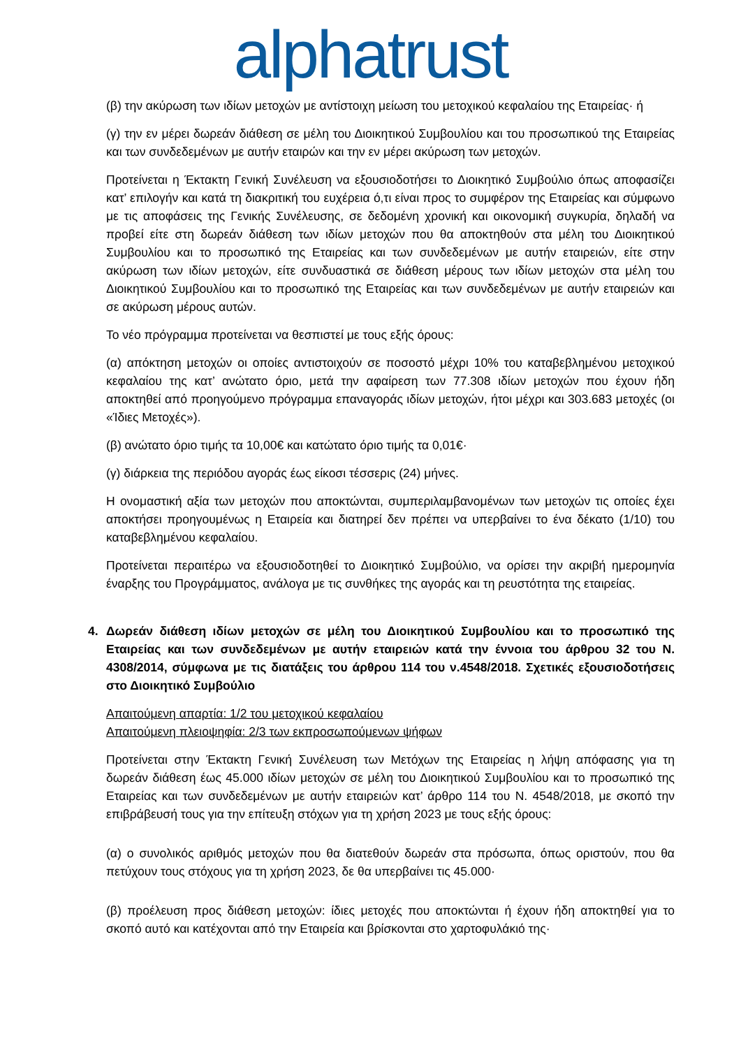alphatrust
(β) την ακύρωση των ιδίων μετοχών με αντίστοιχη μείωση του μετοχικού κεφαλαίου της Εταιρείας· ή
(γ) την εν μέρει δωρεάν διάθεση σε μέλη του Διοικητικού Συμβουλίου και του προσωπικού της Εταιρείας και των συνδεδεμένων με αυτήν εταιρών και την εν μέρει ακύρωση των μετοχών.
Προτείνεται η Έκτακτη Γενική Συνέλευση να εξουσιοδοτήσει το Διοικητικό Συμβούλιο όπως αποφασίζει κατ’ επιλογήν και κατά τη διακριτική του ευχέρεια ό,τι είναι προς το συμφέρον της Εταιρείας και σύμφωνο με τις αποφάσεις της Γενικής Συνέλευσης, σε δεδομένη χρονική και οικονομική συγκυρία, δηλαδή να προβεί είτε στη δωρεάν διάθεση των ιδίων μετοχών που θα αποκτηθούν στα μέλη του Διοικητικού Συμβουλίου και το προσωπικό της Εταιρείας και των συνδεδεμένων με αυτήν εταιρειών, είτε στην ακύρωση των ιδίων μετοχών, είτε συνδυαστικά σε διάθεση μέρους των ιδίων μετοχών στα μέλη του Διοικητικού Συμβουλίου και το προσωπικό της Εταιρείας και των συνδεδεμένων με αυτήν εταιρειών και σε ακύρωση μέρους αυτών.
Το νέο πρόγραμμα προτείνεται να θεσπιστεί με τους εξής όρους:
(α) απόκτηση μετοχών οι οποίες αντιστοιχούν σε ποσοστό μέχρι 10% του καταβεβλημένου μετοχικού κεφαλαίου της κατ’ ανώτατο όριο, μετά την αφαίρεση των 77.308 ιδίων μετοχών που έχουν ήδη αποκτηθεί από προηγούμενο πρόγραμμα επαναγοράς ιδίων μετοχών, ήτοι μέχρι και 303.683 μετοχές (οι «Ίδιες Μετοχές»).
(β) ανώτατο όριο τιμής τα 10,00€ και κατώτατο όριο τιμής τα 0,01€·
(γ) διάρκεια της περιόδου αγοράς έως είκοσι τέσσερις (24) μήνες.
Η ονομαστική αξία των μετοχών που αποκτώνται, συμπεριλαμβανομένων των μετοχών τις οποίες έχει αποκτήσει προηγουμένως η Εταιρεία και διατηρεί δεν πρέπει να υπερβαίνει το ένα δέκατο (1/10) του καταβεβλημένου κεφαλαίου.
Προτείνεται περαιτέρω να εξουσιοδοτηθεί το Διοικητικό Συμβούλιο, να ορίσει την ακριβή ημερομηνία έναρξης του Προγράμματος, ανάλογα με τις συνθήκες της αγοράς και τη ρευστότητα της εταιρείας.
4. Δωρεάν διάθεση ιδίων μετοχών σε μέλη του Διοικητικού Συμβουλίου και το προσωπικό της Εταιρείας και των συνδεδεμένων με αυτήν εταιρειών κατά την έννοια του άρθρου 32 του Ν. 4308/2014, σύμφωνα με τις διατάξεις του άρθρου 114 του ν.4548/2018. Σχετικές εξουσιοδοτήσεις στο Διοικητικό Συμβούλιο
Απαιτούμενη απαρτία: 1/2 του μετοχικού κεφαλαίου
Απαιτούμενη πλειοψηφία: 2/3 των εκπροσωπούμενων ψήφων
Προτείνεται στην Έκτακτη Γενική Συνέλευση των Μετόχων της Εταιρείας η λήψη απόφασης για τη δωρεάν διάθεση έως 45.000 ιδίων μετοχών σε μέλη του Διοικητικού Συμβουλίου και το προσωπικό της Εταιρείας και των συνδεδεμένων με αυτήν εταιρειών κατ’ άρθρο 114 του Ν. 4548/2018, με σκοπό την επιβράβευσή τους για την επίτευξη στόχων για τη χρήση 2023 με τους εξής όρους:
(α) ο συνολικός αριθμός μετοχών που θα διατεθούν δωρεάν στα πρόσωπα, όπως οριστούν, που θα πετύχουν τους στόχους για τη χρήση 2023, δε θα υπερβαίνει τις 45.000·
(β) προέλευση προς διάθεση μετοχών: ίδιες μετοχές που αποκτώνται ή έχουν ήδη αποκτηθεί για το σκοπό αυτό και κατέχονται από την Εταιρεία και βρίσκονται στο χαρτοφυλάκιό της·